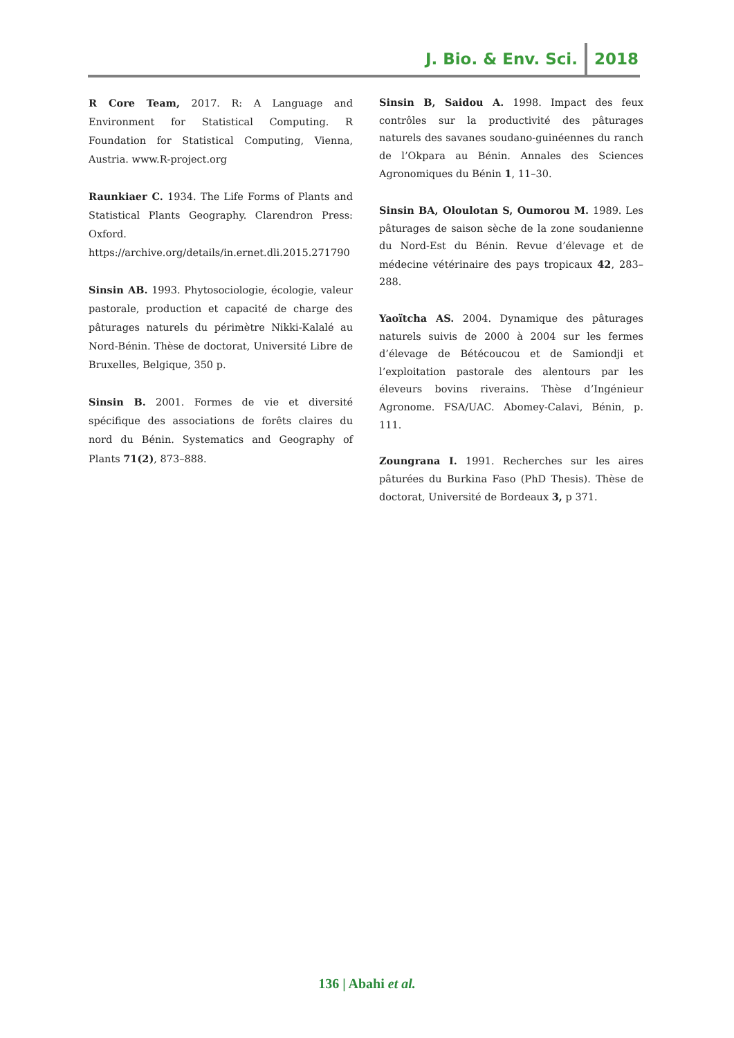J. Bio. & Env. Sci. 2018
R Core Team, 2017. R: A Language and Environment for Statistical Computing. R Foundation for Statistical Computing, Vienna, Austria. www.R-project.org
Raunkiaer C. 1934. The Life Forms of Plants and Statistical Plants Geography. Clarendron Press: Oxford. https://archive.org/details/in.ernet.dli.2015.271790
Sinsin AB. 1993. Phytosociologie, écologie, valeur pastorale, production et capacité de charge des pâturages naturels du périmètre Nikki-Kalalé au Nord-Bénin. Thèse de doctorat, Université Libre de Bruxelles, Belgique, 350 p.
Sinsin B. 2001. Formes de vie et diversité spécifique des associations de forêts claires du nord du Bénin. Systematics and Geography of Plants 71(2), 873–888.
Sinsin B, Saidou A. 1998. Impact des feux contrôles sur la productivité des pâturages naturels des savanes soudano-guinéennes du ranch de l’Okpara au Bénin. Annales des Sciences Agronomiques du Bénin 1, 11–30.
Sinsin BA, Oloulotan S, Oumorou M. 1989. Les pâturages de saison sèche de la zone soudanienne du Nord-Est du Bénin. Revue d’élevage et de médecine vétérinaire des pays tropicaux 42, 283–288.
Yaoïtcha AS. 2004. Dynamique des pâturages naturels suivis de 2000 à 2004 sur les fermes d’élevage de Bétécoucou et de Samiondji et l’exploitation pastorale des alentours par les éleveurs bovins riverains. Thèse d’Ingénieur Agronome. FSA/UAC. Abomey-Calavi, Bénin, p. 111.
Zoungrana I. 1991. Recherches sur les aires pâturées du Burkina Faso (PhD Thesis). Thèse de doctorat, Université de Bordeaux 3, p 371.
136 | Abahi et al.